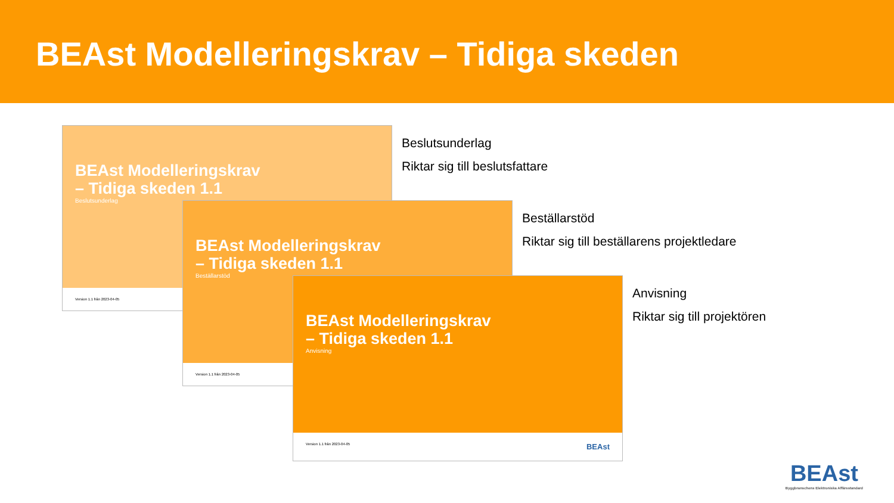BEAst Modelleringskrav – Tidiga skeden
BEAst Modelleringskrav
– Tidiga skeden 1.1
Beslutsunderlag
Version 1.1 från 2023-04-05
Beslutsunderlag
Riktar sig till beslutsfattare
BEAst Modelleringskrav
– Tidiga skeden 1.1
Beställarstöd
Version 1.1 från 2023-04-05
Beställarstöd
Riktar sig till beställarens projektledare
BEAst Modelleringskrav
– Tidiga skeden 1.1
Anvisning
Version 1.1 från 2023-04-05 BEAst
Anvisning
Riktar sig till projektören
BEAst
Byggbranschens Elektroniska Affärsstandard